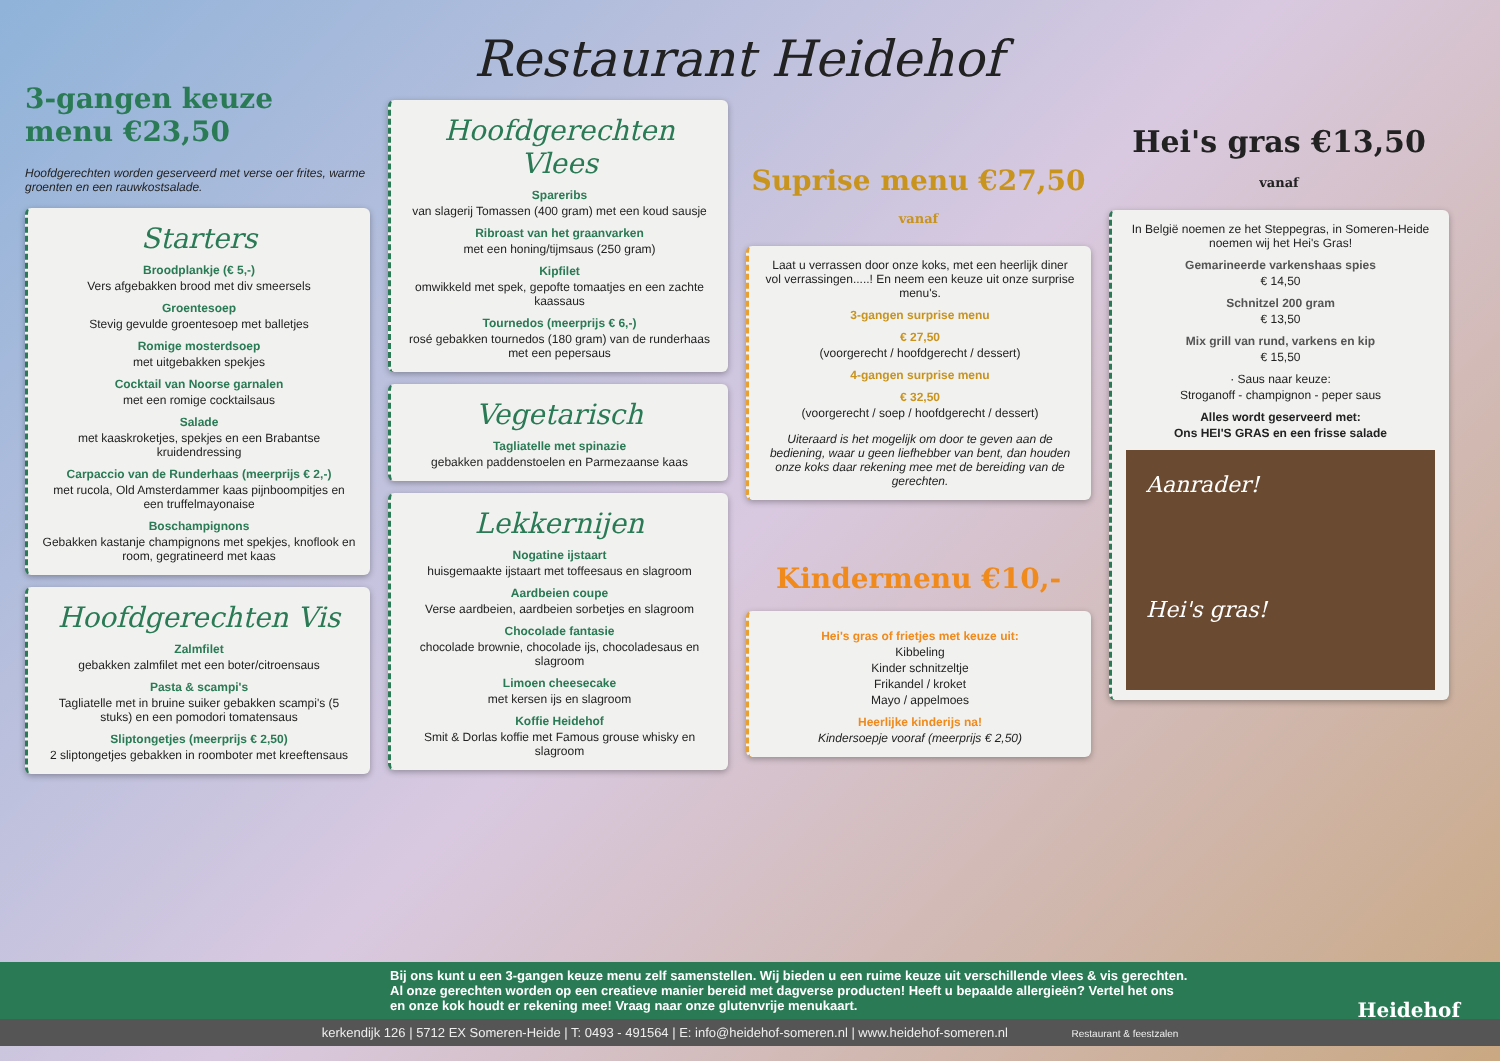3-gangen keuze menu €23,50
Hoofdgerechten worden geserveerd met verse oer frites, warme groenten en een rauwkostsalade.
Starters
Broodplankje (€ 5,-)
Vers afgebakken brood met div smeersels
Groentesoep
Stevig gevulde groentesoep met balletjes
Romige mosterdsoep
met uitgebakken spekjes
Cocktail van Noorse garnalen
met een romige cocktailsaus
Salade
met kaaskroketjes, spekjes en een Brabantse kruidendressing
Carpaccio van de Runderhaas (meerprijs € 2,-)
met rucola, Old Amsterdammer kaas pijnboompitjes en een truffelmayonaise
Boschampignons
Gebakken kastanje champignons met spekjes, knoflook en room, gegratineerd met kaas
Hoofdgerechten Vis
Zalmfilet
gebakken zalmfilet met een boter/citroensaus
Pasta & scampi's
Tagliatelle met in bruine suiker gebakken scampi's (5 stuks) en een pomodori tomatensaus
Sliptongetjes (meerprijs € 2,50)
2 sliptongetjes gebakken in roomboter met kreeftensaus
Restaurant Heidehof
Hoofdgerechten Vlees
Spareribs
van slagerij Tomassen (400 gram) met een koud sausje
Ribroast van het graanvarken
met een honing/tijmsaus (250 gram)
Kipfilet
omwikkeld met spek, gepofte tomaatjes en een zachte kaassaus
Tournedos (meerprijs € 6,-)
rosé gebakken tournedos (180 gram) van de runderhaas met een pepersaus
Vegetarisch
Tagliatelle met spinazie
gebakken paddenstoelen en Parmezaanse kaas
Lekkernijen
Nogatine ijstaart
huisgemaakte ijstaart met toffeesaus en slagroom
Aardbeien coupe
Verse aardbeien, aardbeien sorbetjes en slagroom
Chocolade fantasie
chocolade brownie, chocolade ijs, chocoladesaus en slagroom
Limoen cheesecake
met kersen ijs en slagroom
Koffie Heidehof
Smit & Dorlas koffie met Famous grouse whisky en slagroom
Suprise menu €27,50 vanaf
Laat u verrassen door onze koks, met een heerlijk diner vol verrassingen.....! En neem een keuze uit onze surprise menu's.
3-gangen surprise menu
€ 27,50
(voorgerecht / hoofdgerecht / dessert)
4-gangen surprise menu
€ 32,50
(voorgerecht / soep / hoofdgerecht / dessert)
Uiteraard is het mogelijk om door te geven aan de bediening, waar u geen liefhebber van bent, dan houden onze koks daar rekening mee met de bereiding van de gerechten.
Kindermenu €10,-
Hei's gras of frietjes met keuze uit:
Kibbeling
Kinder schnitzeltje
Frikandel / kroket
Mayo / appelmoes
Heerlijke kinderijs na!
Kindersoepje vooraf (meerprijs € 2,50)
Hei's gras €13,50 vanaf
In België noemen ze het Steppegras, in Someren-Heide noemen wij het Hei's Gras!
Gemarineerde varkenshaas spies
€ 14,50
Schnitzel 200 gram
€ 13,50
Mix grill van rund, varkens en kip
€ 15,50
· Saus naar keuze:
Stroganoff - champignon - peper saus
Alles wordt geserveerd met:
Ons HEI'S GRAS en een frisse salade
Aanrader!
Hei's gras!
Bij ons kunt u een 3-gangen keuze menu zelf samenstellen. Wij bieden u een ruime keuze uit verschillende vlees & vis gerechten.
Al onze gerechten worden op een creatieve manier bereid met dagverse producten! Heeft u bepaalde allergieën? Vertel het ons
en onze kok houdt er rekening mee! Vraag naar onze glutenvrije menukaart. Heidehof
kerkendijk 126 | 5712 EX Someren-Heide | T: 0493 - 491564 | E: info@heidehof-someren.nl | www.heidehof-someren.nl Restaurant & feestzalen